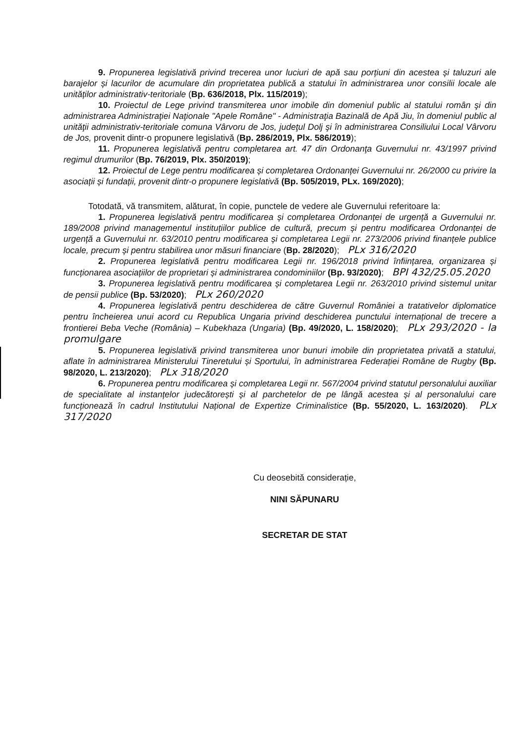9. Propunerea legislativă privind trecerea unor luciuri de apă sau porțiuni din acestea și taluzuri ale barajelor și lacurilor de acumulare din proprietatea publică a statului în administrarea unor consilii locale ale unităților administrativ-teritoriale (Bp. 636/2018, Plx. 115/2019);
10. Proiectul de Lege privind transmiterea unor imobile din domeniul public al statului român şi din administrarea Administraţiei Naţionale "Apele Române" - Administraţia Bazinală de Apă Jiu, în domeniul public al unităţii administrativ-teritoriale comuna Vârvoru de Jos, judeţul Dolj şi în administrarea Consiliului Local Vârvoru de Jos, provenit dintr-o propunere legislativă (Bp. 286/2019, Plx. 586/2019);
11. Propunerea legislativă pentru completarea art. 47 din Ordonanţa Guvernului nr. 43/1997 privind regimul drumurilor (Bp. 76/2019, Plx. 350/2019);
12. Proiectul de Lege pentru modificarea și completarea Ordonanței Guvernului nr. 26/2000 cu privire la asociații și fundații, provenit dintr-o propunere legislativă (Bp. 505/2019, PLx. 169/2020);
Totodată, vă transmitem, alăturat, în copie, punctele de vedere ale Guvernului referitoare la:
1. Propunerea legislativă pentru modificarea și completarea Ordonanței de urgență a Guvernului nr. 189/2008 privind managementul instituțiilor publice de cultură, precum și pentru modificarea Ordonanței de urgență a Guvernului nr. 63/2010 pentru modificarea și completarea Legii nr. 273/2006 privind finanțele publice locale, precum și pentru stabilirea unor măsuri financiare (Bp. 28/2020); PLx 316/2020
2. Propunerea legislativă pentru modificarea Legii nr. 196/2018 privind înființarea, organizarea și funcționarea asociațiilor de proprietari și administrarea condominiilor (Bp. 93/2020); BPI 432/25.05.2020
3. Propunerea legislativă pentru modificarea și completarea Legii nr. 263/2010 privind sistemul unitar de pensii publice (Bp. 53/2020); PLx 260/2020
4. Propunerea legislativă pentru deschiderea de către Guvernul României a tratativelor diplomatice pentru încheierea unui acord cu Republica Ungaria privind deschiderea punctului internațional de trecere a frontierei Beba Veche (România) – Kubekhaza (Ungaria) (Bp. 49/2020, L. 158/2020); PLx 293/2020 - la promulgare
5. Propunerea legislativă privind transmiterea unor bunuri imobile din proprietatea privată a statului, aflate în administrarea Ministerului Tineretului și Sportului, în administrarea Federației Române de Rugby (Bp. 98/2020, L. 213/2020); PLx 318/2020
6. Propunerea pentru modificarea și completarea Legii nr. 567/2004 privind statutul personalului auxiliar de specialitate al instanțelor judecătorești și al parchetelor de pe lângă acestea și al personalului care funcționează în cadrul Institutului Național de Expertize Criminalistice (Bp. 55/2020, L. 163/2020). PLx 317/2020
Cu deosebită considerație,
NINI SĂPUNARU
SECRETAR DE STAT